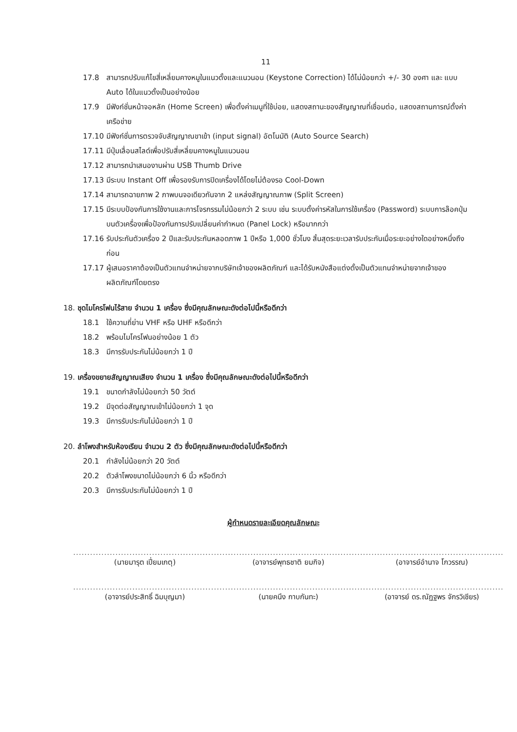11
17.8 สามารถปรับแก้ไขสี่เหลี่ยมคางหมูในแนวตั้งและแนวนอน (Keystone Correction) ได้ไม่น้อยกว่า +/- 30 องศา และ แบบ Auto ได้ในแนวตั้งเป็นอย่างน้อย
17.9 มีฟังก์ชั่นหน้าจอหลัก (Home Screen) เพื่อตั้งค่าเมนูที่ใช้บ่อย, แสดงสถานะของสัญญาณที่เชื่อมต่อ, แสดงสถานการณ์ตั้งค่าเครือข่าย
17.10 มีฟังก์ชั่นการตรวจจับสัญญาณขาเข้า (input signal) อัตโนมัติ (Auto Source Search)
17.11 มีปุ่มเลื่อนสไลด์เพื่อปรับสี่เหลี่ยมคางหมูในแนวนอน
17.12 สามารถนำเสนองานผ่าน USB Thumb Drive
17.13 มีระบบ Instant Off เพื่อรองรับการปิดเครื่องได้โดยไม่ต้องรอ Cool-Down
17.14 สามารถฉายภาพ 2 ภาพบนจอเดียวกันจาก 2 แหล่งสัญญาณภาพ (Split Screen)
17.15 มีระบบป้องกันการใช้งานและการโจรกรรมไม่น้อยกว่า 2 ระบบ เช่น ระบบตั้งค่ารหัสในการใช้เครื่อง (Password) ระบบการล๊อคปุ่มบนตัวเครื่องเพื่อป้องกันการปรับเปลี่ยนค่ากำหนด (Panel Lock) หรือมากกว่า
17.16 รับประกันตัวเครื่อง 2 ปีและรับประกันหลอดภาพ 1 ปีหรือ 1,000 ชั่วโมง สิ้นสุดระยะเวลารับประกันเมื่อระยะอย่างใดอย่างหนึ่งถึงก่อน
17.17 ผู้เสนอราคาต้องเป็นตัวแทนจำหน่ายจากบริษัทเจ้าของผลิตภัณฑ์ และได้รับหนังสือแต่งตั้งเป็นตัวแทนจำหน่ายจากเจ้าของผลิตภัณฑ์โดยตรง
18. ชุดไมโครโฟนไร้สาย จำนวน 1 เครื่อง ซึ่งมีคุณลักษณะดังต่อไปนี้หรือดีกว่า
18.1 ใช้ความถี่ย่าน VHF หรือ UHF หรือดีกว่า
18.2 พร้อมไมโครโฟนอย่างน้อย 1 ตัว
18.3 มีการรับประกันไม่น้อยกว่า 1 ปี
19. เครื่องขยายสัญญาณเสียง จำนวน 1 เครื่อง ซึ่งมีคุณลักษณะดังต่อไปนี้หรือดีกว่า
19.1 ขนาดกำลังไม่น้อยกว่า 50 วัตต์
19.2 มีจุดต่อสัญญาณเข้าไม่น้อยกว่า 1 จุด
19.3 มีการรับประกันไม่น้อยกว่า 1 ปี
20. ลำโพงสำหรับห้องเรียน จำนวน 2 ตัว ซึ่งมีคุณลักษณะดังต่อไปนี้หรือดีกว่า
20.1 กำลังไม่น้อยกว่า 20 วัตต์
20.2 ตัวลำโพงขนาดไม่น้อยกว่า 6 นิ้ว หรือดีกว่า
20.3 มีการรับประกันไม่น้อยกว่า 1 ปี
ผู้กำหนดรายละเอียดคุณลักษณะ
...................................................
(นายมารุต เปี่ยมเกตุ)
...................................................
(อาจารย์พุทธชาติ ยมกิจ)
...................................................
(อาจารย์อำนาจ โกวรรณ)
...................................................
(อาจารย์ประสิทธิ์ ฉิมบุญมา)
...................................................
(นายคนึง กาบกันทะ)
...................................................
(อาจารย์ ดร.ณัฏฐพร จักรวิเชียร)